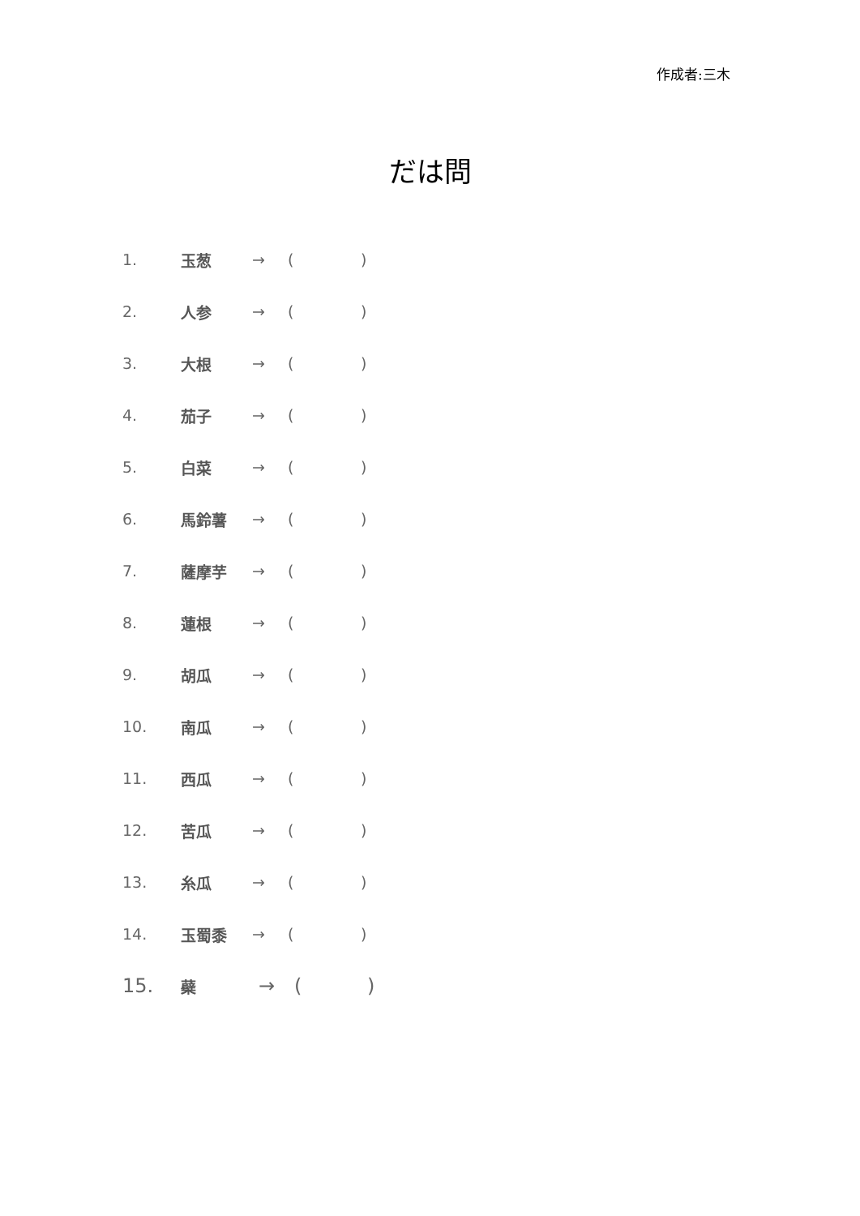作成者:三木
だは問
1. 玉葱 → ()
2. 人参 → ()
3. 大根 → ()
4. 茄子 → ()
5. 白菜 → ()
6. 馬鈴薯 → ()
7. 薩摩芋 → ()
8. 蓮根 → ()
9. 胡瓜 → ()
10. 南瓜 → ()
11. 西瓜 → ()
12. 苦瓜 → ()
13. 糸瓜 → ()
14. 玉蜀黍 → ()
15. 蘗 → ()